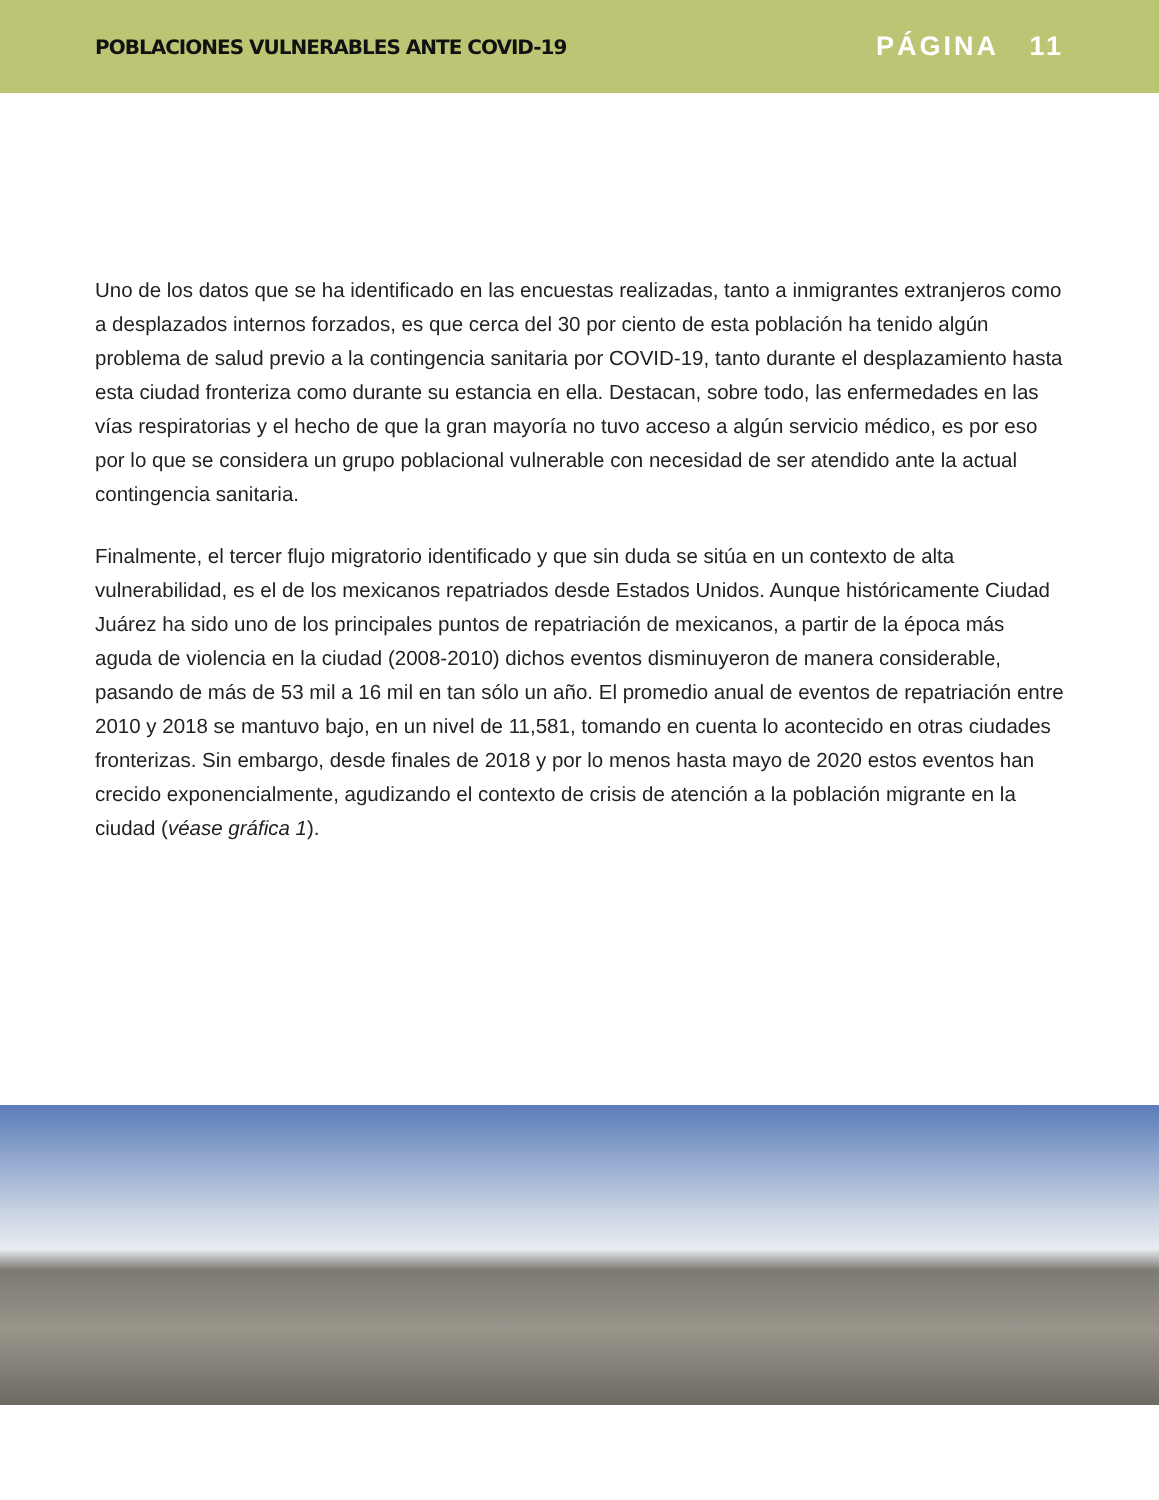POBLACIONES VULNERABLES ANTE COVID-19 PÁGINA 11
Uno de los datos que se ha identificado en las encuestas realizadas, tanto a inmigrantes extranjeros como a desplazados internos forzados, es que cerca del 30 por ciento de esta población ha tenido algún problema de salud previo a la contingencia sanitaria por COVID-19, tanto durante el desplazamiento hasta esta ciudad fronteriza como durante su estancia en ella. Destacan, sobre todo, las enfermedades en las vías respiratorias y el hecho de que la gran mayoría no tuvo acceso a algún servicio médico, es por eso por lo que se considera un grupo poblacional vulnerable con necesidad de ser atendido ante la actual contingencia sanitaria.
Finalmente, el tercer flujo migratorio identificado y que sin duda se sitúa en un contexto de alta vulnerabilidad, es el de los mexicanos repatriados desde Estados Unidos. Aunque históricamente Ciudad Juárez ha sido uno de los principales puntos de repatriación de mexicanos, a partir de la época más aguda de violencia en la ciudad (2008-2010) dichos eventos disminuyeron de manera considerable, pasando de más de 53 mil a 16 mil en tan sólo un año. El promedio anual de eventos de repatriación entre 2010 y 2018 se mantuvo bajo, en un nivel de 11,581, tomando en cuenta lo acontecido en otras ciudades fronterizas. Sin embargo, desde finales de 2018 y por lo menos hasta mayo de 2020 estos eventos han crecido exponencialmente, agudizando el contexto de crisis de atención a la población migrante en la ciudad (véase gráfica 1).